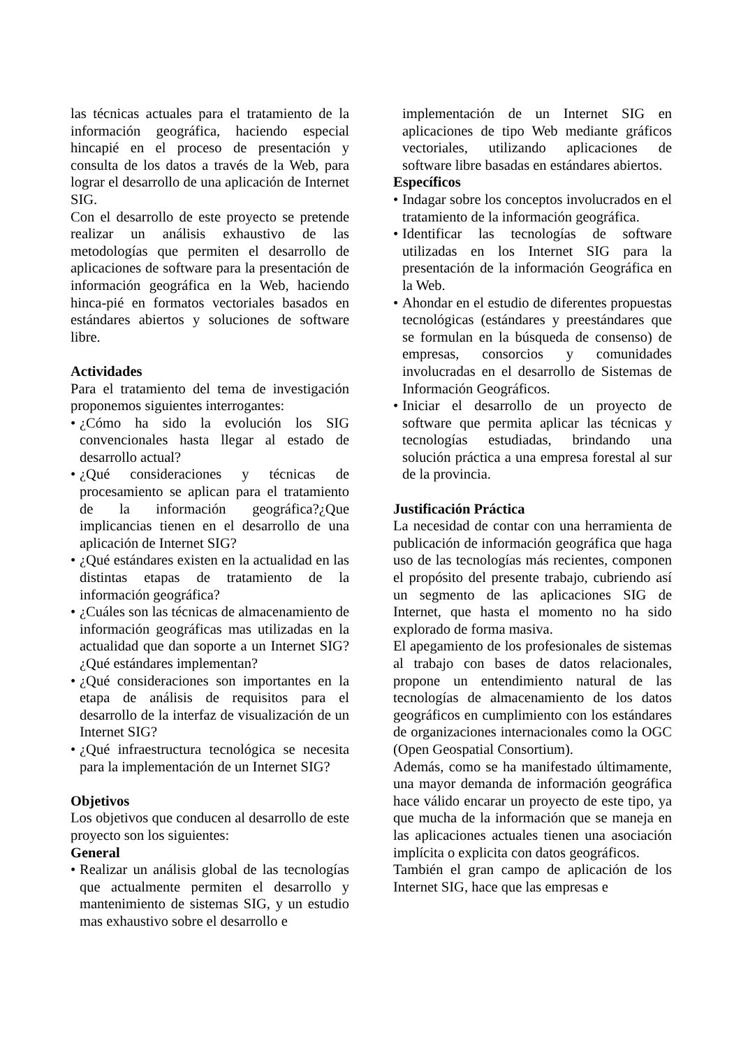las técnicas actuales para el tratamiento de la información geográfica, haciendo especial hincapié en el proceso de presentación y consulta de los datos a través de la Web, para lograr el desarrollo de una aplicación de Internet SIG.
Con el desarrollo de este proyecto se pretende realizar un análisis exhaustivo de las metodologías que permiten el desarrollo de aplicaciones de software para la presentación de información geográfica en la Web, haciendo hinca-pié en formatos vectoriales basados en estándares abiertos y soluciones de software libre.
Actividades
Para el tratamiento del tema de investigación proponemos siguientes interrogantes:
• ¿Cómo ha sido la evolución los SIG convencionales hasta llegar al estado de desarrollo actual?
• ¿Qué consideraciones y técnicas de procesamiento se aplican para el tratamiento de la información geográfica?¿Que implicancias tienen en el desarrollo de una aplicación de Internet SIG?
• ¿Qué estándares existen en la actualidad en las distintas etapas de tratamiento de la información geográfica?
• ¿Cuáles son las técnicas de almacenamiento de información geográficas mas utilizadas en la actualidad que dan soporte a un Internet SIG? ¿Qué estándares implementan?
• ¿Qué consideraciones son importantes en la etapa de análisis de requisitos para el desarrollo de la interfaz de visualización de un Internet SIG?
• ¿Qué infraestructura tecnológica se necesita para la implementación de un Internet SIG?
Objetivos
Los objetivos que conducen al desarrollo de este proyecto son los siguientes:
General
• Realizar un análisis global de las tecnologías que actualmente permiten el desarrollo y mantenimiento de sistemas SIG, y un estudio mas exhaustivo sobre el desarrollo e
implementación de un Internet SIG en aplicaciones de tipo Web mediante gráficos vectoriales, utilizando aplicaciones de software libre basadas en estándares abiertos.
Específicos
• Indagar sobre los conceptos involucrados en el tratamiento de la información geográfica.
• Identificar las tecnologías de software utilizadas en los Internet SIG para la presentación de la información Geográfica en la Web.
• Ahondar en el estudio de diferentes propuestas tecnológicas (estándares y preestándares que se formulan en la búsqueda de consenso) de empresas, consorcios y comunidades involucradas en el desarrollo de Sistemas de Información Geográficos.
• Iniciar el desarrollo de un proyecto de software que permita aplicar las técnicas y tecnologías estudiadas, brindando una solución práctica a una empresa forestal al sur de la provincia.
Justificación Práctica
La necesidad de contar con una herramienta de publicación de información geográfica que haga uso de las tecnologías más recientes, componen el propósito del presente trabajo, cubriendo así un segmento de las aplicaciones SIG de Internet, que hasta el momento no ha sido explorado de forma masiva.
El apegamiento de los profesionales de sistemas al trabajo con bases de datos relacionales, propone un entendimiento natural de las tecnologías de almacenamiento de los datos geográficos en cumplimiento con los estándares de organizaciones internacionales como la OGC (Open Geospatial Consortium).
Además, como se ha manifestado últimamente, una mayor demanda de información geográfica hace válido encarar un proyecto de este tipo, ya que mucha de la información que se maneja en las aplicaciones actuales tienen una asociación implícita o explicita con datos geográficos.
También el gran campo de aplicación de los Internet SIG, hace que las empresas e